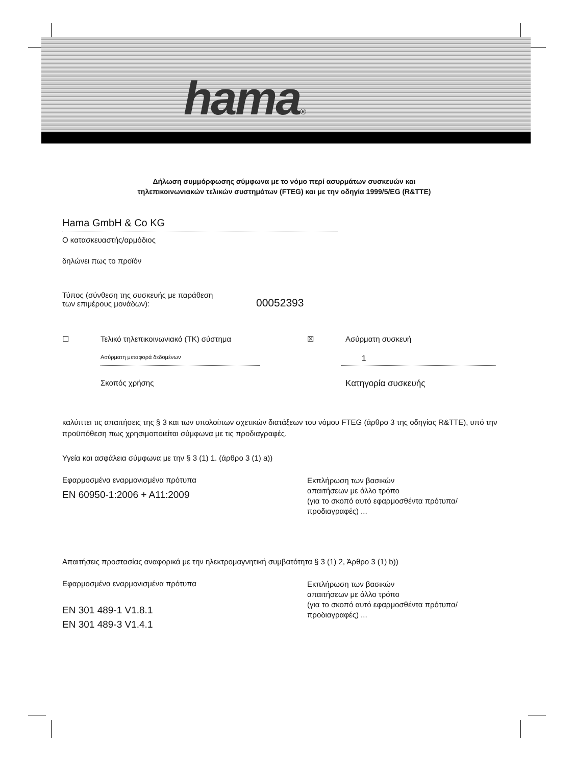hama®
Δήλωση συμμόρφωσης σύμφωνα με το νόμο περί ασυρμάτων συσκευών και
τηλεπικοινωνιακών τελικών συστημάτων (FTEG) και με την οδηγία 1999/5/EG (R&TTE)
Hama GmbH & Co KG
Ο κατασκευαστής/αρμόδιος
δηλώνει πως το προϊόν
Τύπος (σύνθεση της συσκευής με παράθεση
των επιμέρους μονάδων):
00052393
☐ Τελικό τηλεπικοινωνιακό (TK) σύστημα ☒ Ασύρματη συσκευή
Ασύρματη μεταφορά δεδομένων
1
Σκοπός χρήσης Κατηγορία συσκευής
καλύπτει τις απαιτήσεις της § 3 και των υπολοίπων σχετικών διατάξεων του νόμου FTEG (άρθρο 3 της οδηγίας R&TTE), υπό την προϋπόθεση πως χρησιμοποιείται σύμφωνα με τις προδιαγραφές.
Υγεία και ασφάλεια σύμφωνα με την § 3 (1) 1. (άρθρο 3 (1) a))
Εφαρμοσμένα εναρμονισμένα πρότυπα
EN 60950-1:2006 + A11:2009
Εκπλήρωση των βασικών
απαιτήσεων με άλλο τρόπο
(για το σκοπό αυτό εφαρμοσθέντα πρότυπα/
προδιαγραφές) ...
Απαιτήσεις προστασίας αναφορικά με την ηλεκτρομαγνητική συμβατότητα § 3 (1) 2, Άρθρο 3 (1) b))
Εφαρμοσμένα εναρμονισμένα πρότυπα
EN 301 489-1 V1.8.1
EN 301 489-3 V1.4.1
Εκπλήρωση των βασικών
απαιτήσεων με άλλο τρόπο
(για το σκοπό αυτό εφαρμοσθέντα πρότυπα/
προδιαγραφές) ...